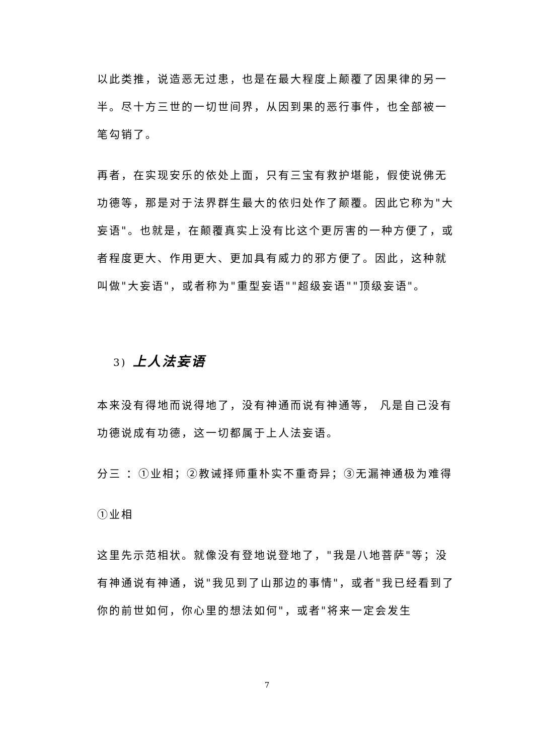以此类推，说造恶无过患，也是在最大程度上颠覆了因果律的另一半。尽十方三世的一切世间界，从因到果的恶行事件，也全部被一笔勾销了。
再者，在实现安乐的依处上面，只有三宝有救护堪能，假使说佛无功德等，那是对于法界群生最大的依归处作了颠覆。因此它称为"大妄语"。也就是，在颠覆真实上没有比这个更厉害的一种方便了，或者程度更大、作用更大、更加具有威力的邪方便了。因此，这种就叫做"大妄语"，或者称为"重型妄语""超级妄语""顶级妄语"。
3) 上人法妄语
本来没有得地而说得地了，没有神通而说有神通等， 凡是自己没有功德说成有功德，这一切都属于上人法妄语。
分三 ：①业相；②教诫择师重朴实不重奇异；③无漏神通极为难得
①业相
这里先示范相状。就像没有登地说登地了，"我是八地菩萨"等；没有神通说有神通，说"我见到了山那边的事情"，或者"我已经看到了你的前世如何，你心里的想法如何"，或者"将来一定会发生
7